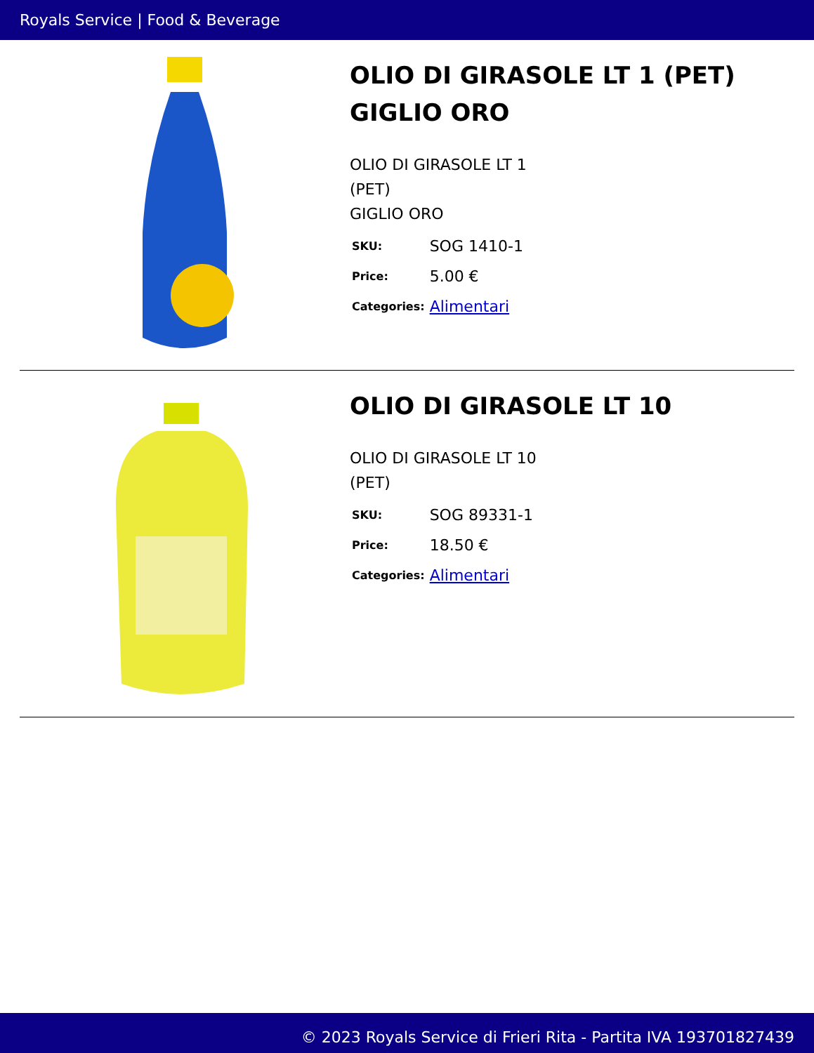Royals Service | Food & Beverage
OLIO DI GIRASOLE LT 1 (PET) GIGLIO ORO
OLIO DI GIRASOLE LT 1
(PET)
GIGLIO ORO
| SKU: | SOG 1410-1 |
| Price: | 5.00 € |
| Categories: | Alimentari |
OLIO DI GIRASOLE LT 10
OLIO DI GIRASOLE LT 10
(PET)
| SKU: | SOG 89331-1 |
| Price: | 18.50 € |
| Categories: | Alimentari |
© 2023 Royals Service di Frieri Rita - Partita IVA 193701827439